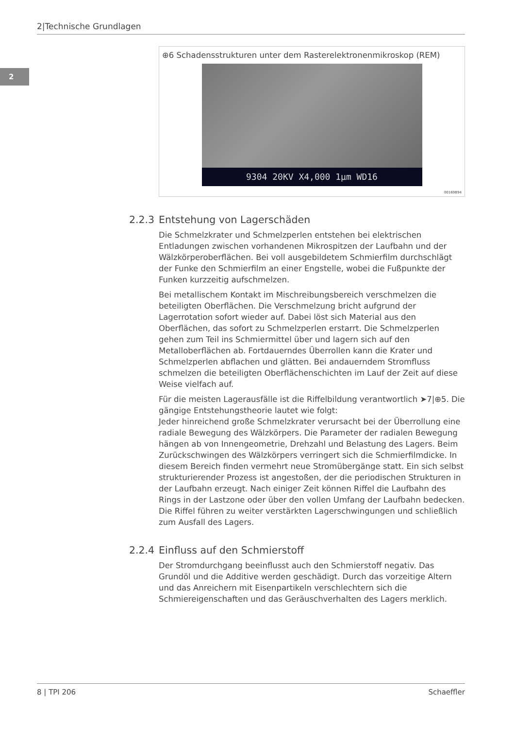2|Technische Grundlagen
2
⊕6 Schadensstrukturen unter dem Rasterelektronenmikroskop (REM)
9304 20KV X4,000 1µm WD16
00169B94
2.2.3 Entstehung von Lagerschäden
Die Schmelzkrater und Schmelzperlen entstehen bei elektrischen Entladungen zwischen vorhandenen Mikrospitzen der Laufbahn und der Wälzkörper­oberflächen. Bei voll ausgebildetem Schmierfilm durchschlägt der Funke den Schmierfilm an einer Engstelle, wobei die Fußpunkte der Funken kurzzeitig auf­schmelzen.
Bei metallischem Kontakt im Mischreibungsbereich verschmelzen die beteilig­ten Oberflächen. Die Verschmelzung bricht aufgrund der Lagerrotation sofort wieder auf. Dabei löst sich Material aus den Oberflächen, das sofort zu Schmelzperlen erstarrt. Die Schmelzperlen gehen zum Teil ins Schmiermittel über und lagern sich auf den Metalloberflächen ab. Fortdauerndes Überrollen kann die Krater und Schmelzperlen abflachen und glätten. Bei andauerndem Stromfluss schmelzen die beteiligten Oberflächenschichten im Lauf der Zeit auf diese Weise vielfach auf.
Für die meisten Lagerausfälle ist die Riffelbildung verantwortlich ➤7|⊕5. Die gängige Entstehungstheorie lautet wie folgt:
Jeder hinreichend große Schmelzkrater verursacht bei der Überrollung eine radiale Bewegung des Wälzkörpers. Die Parameter der radialen Bewegung hängen ab von Innengeometrie, Drehzahl und Belastung des Lagers. Beim Zurückschwingen des Wälzkörpers verringert sich die Schmierfilmdicke. In diesem Bereich finden vermehrt neue Stromübergänge statt. Ein sich selbst strukturierender Prozess ist angestoßen, der die periodischen Strukturen in der Laufbahn erzeugt. Nach einiger Zeit können Riffel die Laufbahn des Rings in der Lastzone oder über den vollen Umfang der Laufbahn bedecken. Die Rif­fel führen zu weiter verstärkten Lagerschwingungen und schließlich zum Ausfall des Lagers.
2.2.4 Einfluss auf den Schmierstoff
Der Stromdurchgang beeinflusst auch den Schmierstoff negativ. Das Grundöl und die Additive werden geschädigt. Durch das vorzeitige Altern und das Anrei­chern mit Eisenpartikeln verschlechtern sich die Schmiereigenschaften und das Geräuschverhalten des Lagers merklich.
8 | TPI 206 Schaeffler